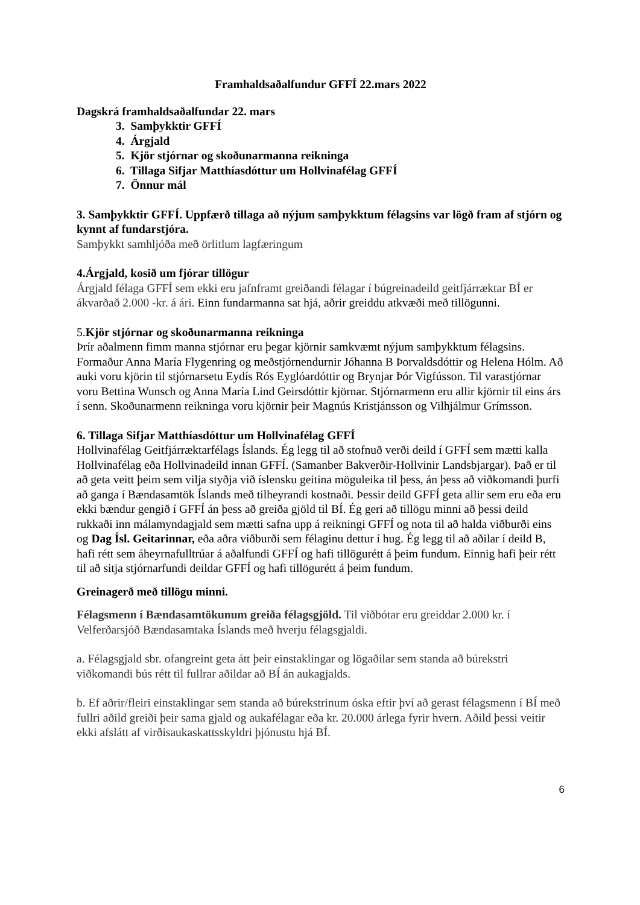Framhaldsaðalfundur GFFÍ 22.mars 2022
Dagskrá framhaldsaðalfundar 22. mars
3. Samþykktir GFFÍ
4. Árgjald
5. Kjör stjórnar og skoðunarmanna reikninga
6. Tillaga Sifjar Matthíasdóttur um Hollvinafélag GFFÍ
7. Önnur mál
3. Samþykktir GFFÍ. Uppfærð tillaga að nýjum samþykktum félagsins var lögð fram af stjórn og kynnt af fundarstjóra.
Samþykkt samhljóða með örlitlum lagfæringum
4.Árgjald, kosið um fjórar tillögur
Árgjald félaga GFFÍ sem ekki eru jafnframt greiðandi félagar í búgreinadeild geitfjárræktar BÍ er ákvarðað 2.000 -kr. á ári. Einn fundarmanna sat hjá, aðrir greiddu atkvæði með tillögunni.
5.Kjör stjórnar og skoðunarmanna reikninga
Þrír aðalmenn fimm manna stjórnar eru þegar kjörnir samkvæmt nýjum samþykktum félagsins. Formaður Anna María Flygenring og meðstjórnendurnir Jóhanna B Þorvaldsdóttir og Helena Hólm. Að auki voru kjörin til stjórnarsetu Eydís Rós Eyglóardóttir og Brynjar Þór Vigfússon. Til varastjórnar voru Bettina Wunsch og Anna María Lind Geirsdóttir kjörnar. Stjórnarmenn eru allir kjörnir til eins árs í senn. Skoðunarmenn reikninga voru kjörnir þeir Magnús Kristjánsson og Vilhjálmur Grímsson.
6. Tillaga Sifjar Matthíasdóttur um Hollvinafélag GFFÍ
Hollvinafélag Geitfjárræktarfélags Íslands. Ég legg til að stofnuð verði deild í GFFÍ sem mætti kalla Hollvinafélag eða Hollvinadeild innan GFFÍ. (Samanber Bakverðir-Hollvinir Landsbjargar). Það er til að geta veitt þeim sem vilja styðja við íslensku geitina möguleika til þess, án þess að viðkomandi þurfi að ganga í Bændasamtök Íslands með tilheyrandi kostnaði. Þessir deild GFFÍ geta allir sem eru eða eru ekki bændur gengið í GFFÍ án þess að greiða gjöld til BÍ. Ég geri að tillögu minni að þessi deild rukkaði inn málamyndagjald sem mætti safna upp á reikningi GFFÍ og nota til að halda viðburði eins og Dag Ísl. Geitarinnar, eða aðra viðburði sem félaginu dettur í hug. Ég legg til að aðilar í deild B, hafi rétt sem áheyrnafulltrúar á aðalfundi GFFÍ og hafi tillögurétt á þeim fundum. Einnig hafi þeir rétt til að sitja stjórnarfundi deildar GFFÍ og hafi tillögurétt á þeim fundum.
Greinagerð með tillögu minni.
Félagsmenn í Bændasamtökunum greiða félagsgjöld. Til viðbótar eru greiddar 2.000 kr. í Velferðarsjóð Bændasamtaka Íslands með hverju félagsgjaldi.
a. Félagsgjald sbr. ofangreint geta átt þeir einstaklingar og lögaðilar sem standa að búrekstri viðkomandi bús rétt til fullrar aðildar að BÍ án aukagjalds.
b. Ef aðrir/fleiri einstaklingar sem standa að búrekstrinum óska eftir því að gerast félagsmenn í BÍ með fullri aðild greiði þeir sama gjald og aukafélagar eða kr. 20.000 árlega fyrir hvern. Aðild þessi veitir ekki afslátt af virðisaukaskattsskyldri þjónustu hjá BÍ.
6